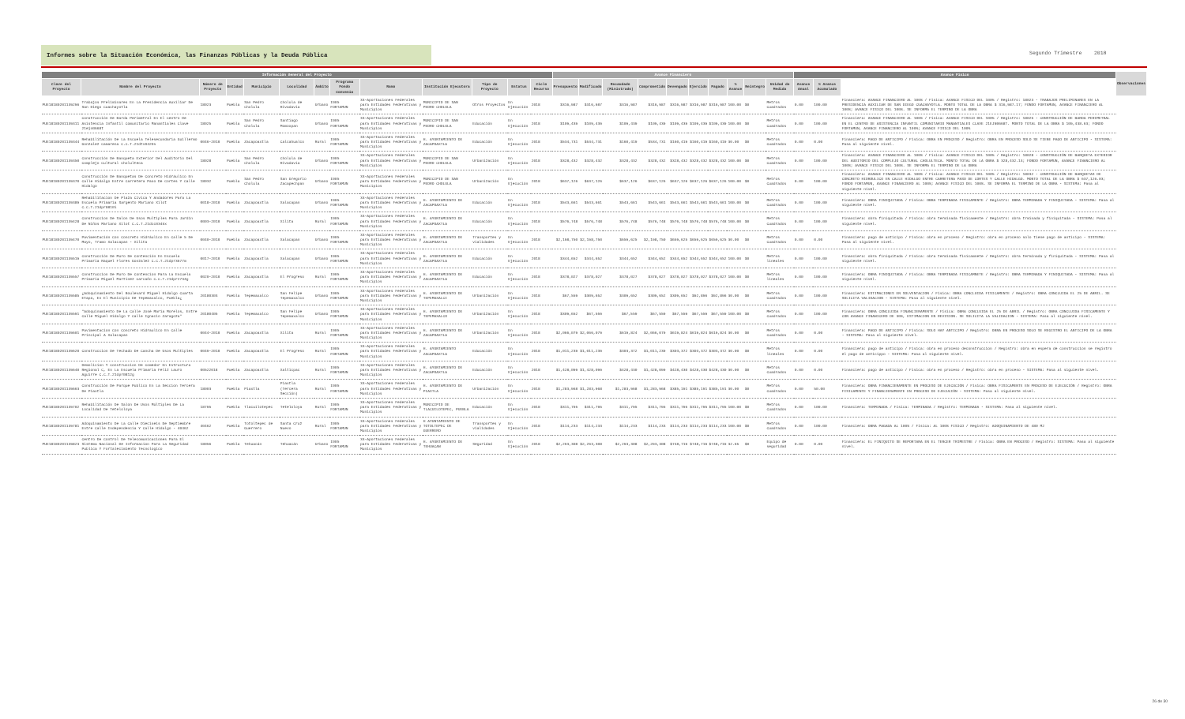Informes sobre la Situación Económica, las Finanzas Públicas y la Deuda Pública
Segundo Trimestre 2018
| Información General del Proyecto | | | | | | | | | | | | | Avance Financiero | | | | | | | | | | Avance Físico | | | Observaciones |
| --- | --- | --- | --- | --- | --- | --- | --- | --- | --- | --- | --- | --- | --- | --- | --- | --- | --- | --- | --- | --- | --- | --- | --- | --- | --- | --- |
| Clave del Proyecto | Nombre del Proyecto | Número de Proyecto | Entidad | Municipio | Localidad | Ámbito | Programa Fondo Convenio | Ramo | Institución Ejecutora | Tipo de Proyecto | Estatus | Ciclo Recurso | Presupuesto | Modificado | Recaudado (Ministrado) | Comprometido | Devengado | Ejercido | Pagado | % Avance | Reintegro | Unidad de Medida | Avance Anual | % Avance Acumulado | | |
| PUE18180201139296 | Trabajos Preliminares En La Presidencia Auxiliar De San Diego Cuachayotla | 18023 | Puebla | San Pedro Cholula | Cholula de Rivadavia | Urbano | I005 FORTAMUN | 33-Aportaciones Federales para Entidades Federativas y Municipios | MUNICIPIO DE SAN PEDRO CHOLULA | Otros Proyectos | En Ejecución | 2018 | $316,987 | $316,987 | $316,987 | $316,987 | $316,987 | $316,987 | $316,987 | 100.00 | $0 | Metros Cuadrados | 0.00 | 100.00 | Financiera: AVANCE FINANCIERO AL 100% / Física: AVANCE FISICO DEL 100% / Registro: 18023 - TRABAJOS PRELIMINARES EN LA PRESIDENCIA AUXILIAR DE SAN DIEGO CUACHAYOTLA. MONTO TOTAL DE LA OBRA $ 316,987.17; FONDO FORTAMUN, AVANCE FINANCIERO AL 100%; AVANCE FISICO DEL 100%. SE INFORMA EL TERMINO DE LA OBRA | |
| PUE18180201139311 | Construcción De Barda Perimetral En El Centro De Asistencia Infantil Comunitario Manantiales Clave 21ejn0668t | 18025 | Puebla | San Pedro Cholula | Santiago Momoxpan | Urbano | I005 FORTAMUN | 33-Aportaciones Federales para Entidades Federativas y Municipios | MUNICIPIO DE SAN PEDRO CHOLULA | Educación | En Ejecución | 2018 | $109,439 | $109,439 | $109,439 | $109,439 | $109,439 | $109,439 | $109,439 | 100.00 | $0 | Metros Cuadrados | 0.00 | 100.00 | Financiera: AVANCE FINANCIERO AL 100% / Física: AVANCE FISICO DEL 100% / Registro: 18025 - CONSTRUCCIÓN DE BARDA PERIMETRAL EN EL CENTRO DE ASISTENCIA INFANTIL COMUNITARIO MANANTIALES CLAVE 21EJN0668T. MONTO TOTAL DE LA OBRA $ 109,438.63; FONDO FORTAMUN, AVANCE FINANCIERO AL 100%; AVANCE FISICO DEL 100% | |
| PUE18180201139344 | Rehabilitación De La Escuela Telesecundaria Guillermo Gonzalez Camarena C.C.T.21dtv0420s | 0046-2018 | Puebla | Zacapoaxtla | Calcahualco | Rural | I005 FORTAMUN | 33-Aportaciones Federales para Entidades Federativas y Municipios | H. AYUNTAMIENTO DE ZACAPOAXTLA | Educación | En Ejecución | 2018 | $534,731 | $534,731 | $160,419 | $534,731 | $160,419 | $160,419 | $160,419 | 30.00 | $0 | Metros Cuadrados | 0.00 | 0.00 | Financiera: PAGO DE ANTICIPO / Física: OBRA EN PROCESO / Registro: OBRA EN PROCESO SOLO SE TIENE PAGO DE ANTICIPO - SISTEMA: Pasa al siguiente nivel. | |
| PUE18180201139350 | Construcción De Banqueta Exterior Del Auditorio Del Complejo Cultural Cholulteca | 18028 | Puebla | San Pedro Cholula | Cholula de Rivadavia | Urbano | I005 FORTAMUN | 33-Aportaciones Federales para Entidades Federativas y Municipios | MUNICIPIO DE SAN PEDRO CHOLULA | Urbanización | En Ejecución | 2018 | $328,432 | $328,432 | $328,432 | $328,432 | $328,432 | $328,432 | $328,432 | 100.00 | $0 | Metros Cuadrados | 0.00 | 100.00 | Financiera: AVANCE FINANCIERO AL 100% / Física: AVANCE FISICO DEL 100% / Registro: 18028 - CONSTRUCCIÓN DE BANQUETA EXTERIOR DEL AUDITORIO DEL COMPLEJO CULTURAL CHOLULTECA. MONTO TOTAL DE LA OBRA $ 328,432.13; FONDO FORTAMUN, AVANCE FINANCIERO AL 100%; AVANCE FISICO DEL 100%. SE INFORMA EL TERMINO DE LA OBRA | |
| PUE18180201139370 | Construcción De Banquetas De Concreto Hidráulico En Calle Hidalgo Entre Carretera Paso De Cortes Y Calle Hidalgo | 18032 | Puebla | San Pedro Cholula | San Gregorio Zacapechpan | Urbano | I005 FORTAMUN | 33-Aportaciones Federales para Entidades Federativas y Municipios | MUNICIPIO DE SAN PEDRO CHOLULA | Urbanización | En Ejecución | 2018 | $637,126 | $637,126 | $637,126 | $637,126 | $637,126 | $637,126 | $637,126 | 100.00 | $0 | Metros Cuadrados | 0.00 | 100.00 | Financiera: AVANCE FINANCIERO AL 100% / Física: AVANCE FISICO DEL 100% / Registro: 18032 - CONSTRUCCIÓN DE BANQUETAS DE CONCRETO HIDRÁULICO EN CALLE HIDALGO ENTRE CARRETERA PASO DE CORTES Y CALLE HIDALGO. MONTO TOTAL DE LA OBRA $ 637,126.03; FONDO FORTAMUN, AVANCE FINANCIERO AL 100%; AVANCE FISICO DEL 100%. SE INFORMA EL TERMINO DE LA OBRA - SISTEMA: Pasa al siguiente nivel. | |
| PUE18180201139389 | Rehabilitacion De Plaza Civica Y Andadores Para La Escuela Primaria Sargento Mariano Xilot C.C.T.21dpr0810i | 0018-2018 | Puebla | Zacapoaxtla | Xalacapan | Urbano | I005 FORTAMUN | 33-Aportaciones Federales para Entidades Federativas y Municipios | H. AYUNTAMIENTO DE ZACAPOAXTLA | Educación | En Ejecución | 2018 | $543,661 | $543,661 | $543,661 | $543,661 | $543,661 | $543,661 | $543,661 | 100.00 | $0 | Metros Cuadrados | 0.00 | 100.00 | Financiera: OBRA FINIQUITADA / Física: OBRA TERMINADA FISICAMENTE / Registro: OBRA TERMINADA Y FINIQUITADA - SISTEMA: Pasa al siguiente nivel. | |
| PUE18180201139428 | Construccion De Salon De Usos Multiples Para Jardin De Niños Mariano Xilot C.C.T.21dcc0345x | 0003-2018 | Puebla | Zacapoaxtla | Xilita | Rural | I005 FORTAMUN | 33-Aportaciones Federales para Entidades Federativas y Municipios | H. AYUNTAMIENTO DE ZACAPOAXTLA | Educación | En Ejecución | 2018 | $576,748 | $576,748 | $576,748 | $576,748 | $576,748 | $576,748 | $576,748 | 100.00 | $0 | Metros Cuadrados | 0.00 | 100.00 | Financiera: obra finiquitada / Física: obra terminada fisicamente / Registro: obra trminada y finiquitada - SISTEMA: Pasa al siguiente nivel. | |
| PUE18180201139470 | Pavimentación Con Concreto Hidráulico En Calle 5 De Mayo, Tramo Xalacapan - Xilita | 0040-2018 | Puebla | Zacapoaxtla | Xalacapan | Urbano | I005 FORTAMUN | 33-Aportaciones Federales para Entidades Federativas y Municipios | H. AYUNTAMIENTO DE ZACAPOAXTLA | Transportes y vialidades | En Ejecución | 2018 | $2,198,750 | $2,198,750 | $659,625 | $2,198,750 | $659,625 | $659,625 | $659,625 | 30.00 | $0 | Metros Cuadrados | 0.00 | 0.00 | Financiera: pago de anticipo / Física: obra en proceso / Registro: obra en proceso solo tiene pago de anticipo - SISTEMA: Pasa al siguiente nivel. | |
| PUE18180201139519 | Construcción De Muro De Contención En Escuela Primaria Raquel Flores Gonzalez C.C.T.21dpr3677m | 0017-2018 | Puebla | Zacapoaxtla | Xalacapan | Urbano | I005 FORTAMUN | 33-Aportaciones Federales para Entidades Federativas y Municipios | H. AYUNTAMIENTO DE ZACAPOAXTLA | Educación | En Ejecución | 2018 | $344,652 | $344,652 | $344,652 | $344,652 | $344,652 | $344,652 | $344,652 | 100.00 | $0 | Metros lineales | 0.00 | 100.00 | Financiera: obra finiquitada / Física: obra terminada fisicamnete / Registro: obra terminada y finiquitada - SISTEMA: Pasa al siguiente nivel. | |
| PUE18180201139557 | Construccion De Muro De Contencion Para La Escuela Primaria Miguel Martinez Carcaño C.C.T.21dpr2734g | 0020-2018 | Puebla | Zacapoaxtla | El Progreso | Rural | I005 FORTAMUN | 33-Aportaciones Federales para Entidades Federativas y Municipios | H. AYUNTAMIENTO DE ZACAPOAXTLA | Educación | En Ejecución | 2018 | $378,027 | $378,027 | $378,027 | $378,027 | $378,027 | $378,027 | $378,027 | 100.00 | $0 | Metros lineales | 0.00 | 100.00 | Financiera: OBRA FINIQUITADA / Física: OBRA TERMINADA FISICAMNETE / Registro: OBRA TERMINADA Y FINIQUITADA - SISTEMA: Pasa al siguiente nivel. | |
| PUE18180201139585 | ¿Adoquinamiento Del Boulevard Miguel Hidalgo Cuarta Etapa, En El Municipio De Tepemaxalco, Puebla¿ | 20180303 | Puebla | Tepemaxalco | San Felipe Tepemaxalco | Urbano | I005 FORTAMUN | 33-Aportaciones Federales para Entidades Federativas y Municipios | H. AYUNTAMIENTO DE TEPEMAXALCI | Urbanización | En Ejecución | 2018 | $67,559 | $309,652 | $309,652 | $309,652 | $309,652 | $92,896 | $92,896 | 30.00 | $0 | Metros Cuadrados | 0.00 | 100.00 | Financiera: ESTIMACIONES EN SOLVENTACION / Física: OBRA CONCLUIDA FISICAMENTE / Registro: OBRA CONCLUIDA EL 25 DE ABRIL. SE SOLICITA VALIDACION - SISTEMA: Pasa al siguiente nivel. | |
| PUE18180201139591 | "Adoquinamiento De La Calle José María Morelos, Entre Calle Miguel Hidalgo Y Calle Ignacio Zaragoza" | 20180405 | Puebla | Tepemaxalco | San Felipe Tepemaxalco | Urbano | I005 FORTAMUN | 33-Aportaciones Federales para Entidades Federativas y Municipios | H. AYUNTAMIENTO DE TEPEMAXALCO | Urbanización | En Ejecución | 2018 | $309,652 | $67,559 | $67,559 | $67,559 | $67,559 | $67,559 | $67,559 | 100.00 | $0 | Metros Cuadrados | 0.00 | 100.00 | Financiera: OBRA CONCLUIDA FINANCIERAMENTE / Física: OBRA CONCLUIDA EL 25 DE ABRIL / Registro: OBRA CONCLUIDA FISICAMENTE Y CON AVANCE FINANICERO DE 30%, ESTIMACION EN REVISION. SE SOLICITA LA VALIDACION - SISTEMA: Pasa al siguiente nivel. | |
| PUE18180201139601 | Pavimentacion Con Concreto Hidraulico En Calle Principal A Xalacapan | 0044-2018 | Puebla | Zacapoaxtla | Xilita | Rural | I005 FORTAMUN | 33-Aportaciones Federales para Entidades Federativas y Municipios | H. AYUNTAMIENTO DE ZACAPOAXTLA | Urbanización | En Ejecución | 2018 | $2,066,079 | $2,066,079 | $619,824 | $2,066,079 | $619,824 | $619,824 | $619,824 | 30.00 | $0 | Metros Cuadrados | 0.00 | 0.00 | Financiera: PAGO DE ANTICIPO / Física: SOLO HAY ANTICIPO / Registro: OBRA EN PROCESO SOLO SE REGISTRO EL ANTICIPO DE LA OBRA - SISTEMA: Pasa al siguiente nivel. | |
| PUE18180201139620 | Construccion De Techado De Cancha De Usos Multiples | 0049-2018 | Puebla | Zacapoaxtla | El Progreso | Rural | I005 FORTAMUN | 33-Aportaciones Federales para Entidades Federativas y Municipios | H. AYUNTAMIENTO ZACAPOAXTLA | Educación | En Ejecución | 2018 | $1,011,239 | $1,011,239 | $303,372 | $1,011,239 | $303,372 | $303,372 | $303,372 | 30.00 | $0 | Metros lineales | 0.00 | 0.00 | Financiera: pago de anticipo / Física: obra en proceso deconstruccion / Registro: obra en espera de construccion se registro el pago de anticippo - SISTEMA: Pasa al siguiente nivel. | |
| PUE18180201139640 | Demolicion Y Construccion De Comedor En Estructura Regional C, En La Escuela Primaria Feliz Lauro Aguirre C.C.T.21dpr0812g | 00522018 | Puebla | Zacapoaxtla | Xalticpac | Rural | I005 FORTAMUN | 33-Aportaciones Federales para Entidades Federativas y Municipios | H. AYUNTAMIENTO DE ZACAPOAXTLA | Educación | En Ejecución | 2018 | $1,428,099 | $1,428,099 | $428,430 | $1,428,099 | $428,430 | $428,430 | $428,430 | 30.00 | $0 | Metros Cuadrados | 0.00 | 0.00 | Financiera: pago de anticipo / Física: obra en proceso / Registro: obra en proceso - SISTEMA: Pasa al siguiente nivel. | |
| PUE18180201139663 | Construcción De Parque Publico En La Seccion Tercera De Piaxtla | 18003 | Puebla | Piaxtla | Piaxtla (Tercera Sección) | Rural | I005 FORTAMUN | 33-Aportaciones Federales para Entidades Federativas y Municipios | H. AYUNTAMIENTO DE PIAXTLA | Urbanización | En Ejecución | 2018 | $1,283,968 | $1,283,968 | $1,283,968 | $1,283,968 | $385,191 | $385,191 | $385,191 | 30.00 | $0 | Metros Cuadrados | 0.00 | 50.00 | Financiera: OBRA FINANCIERAMENTE EN PROCESO DE EJECUCIÓN / Física: OBRA FISICAMENTE EN PROCESO DE EJECUCIÓN / Registro: OBRA FISICAMENTE Y FINANCIERAMENTE EN PROCESO DE EJECUCIÓN - SISTEMA: Pasa al siguiente nivel. | |
| PUE18180201139702 | Rehabilitación De Salon De Usos Múltiples De La Localidad De Teteloloya | 18795 | Puebla | Tlacuilotepec | Teteloloya | Rural | I005 FORTAMUN | 33-Aportaciones Federales para Entidades Federativas y Municipios | MUNICIPIO DE TLACUILOTEPEC, PUEBLA | Educación | En Ejecución | 2018 | $311,795 | $311,795 | $311,795 | $311,795 | $311,795 | $311,795 | $311,795 | 100.00 | $0 | Metros Cuadrados | 0.00 | 100.00 | Financiera: TERMINADA / Física: TERMINADA / Registro: TERMINADA - SISTEMA: Pasa al siguiente nivel. | |
| PUE18180201139781 | Adoquinamiento De La Calle Dieciseis De Septiembre Entre Calle Independencia Y Calle Hidalgo - 40462 | 40462 | Puebla | Totoltepec de Guerrero | Santa Cruz Nuevo | Rural | I005 FORTAMUN | 33-Aportaciones Federales para Entidades Federativas y Municipios | H AYUNTAMIENTO DE TOTOLTEPEC DE GUERRERO | Transportes y vialidades | En Ejecución | 2018 | $114,233 | $114,233 | $114,233 | $114,233 | $114,233 | $114,233 | $114,233 | 100.00 | $0 | Metros Cuadrados | 0.00 | 100.00 | Financiera: OBRA PAGADA AL 100% / Física: AL 100% FISICO / Registro: ADOQUINAMIENTO DE 480 M2 | |
| PUE18180201139823 | Centro De Control De Telecomunicaciones Para El Sistema Nacional De Informacion Para La Seguridad Publica Y Fortalecimiento Tecnologico | 18056 | Puebla | Tehuacán | Tehuacán | Urbano | I005 FORTAMUN | 33-Aportaciones Federales para Entidades Federativas y Municipios | H. AYUNTAMIENTO DE TEHUACAN | Seguridad | En Ejecución | 2018 | $2,293,308 | $2,293,308 | $2,293,308 | $2,293,308 | $748,719 | $748,719 | $748,719 | 32.65 | $0 | Equipo de seguridad | 0.00 | 0.00 | Financiera: EL FINIQUITO SE REPORTARA EN EL TERCER TRIMESTRE / Física: OBRA EN PROCESO / Registro: SISTEMA: Pasa al siguiente nivel. | |
26 de 30